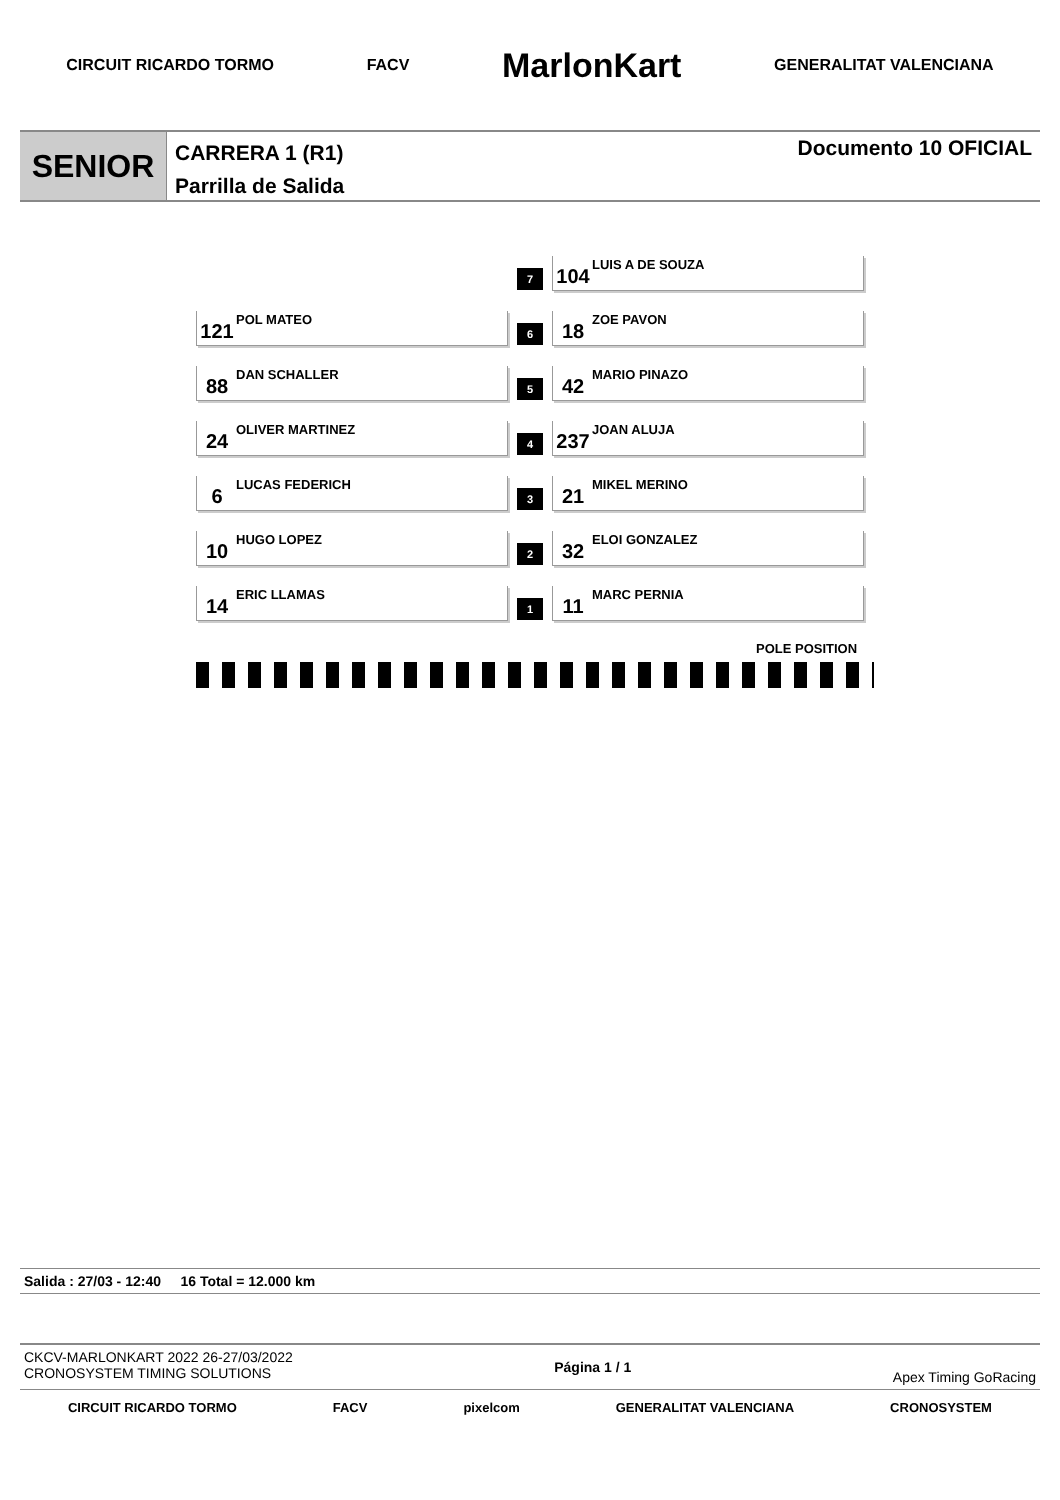CIRCUIT RICARDO TORMO FACV MarlonKart GENERALITAT VALENCIANA
SENIOR
CARRERA 1 (R1)
Parrilla de Salida
Documento 10 OFICIAL
| | 7 | 104 LUIS A DE SOUZA |
| 121 POL MATEO | 6 | 18 ZOE PAVON |
| 88 DAN SCHALLER | 5 | 42 MARIO PINAZO |
| 24 OLIVER MARTINEZ | 4 | 237 JOAN ALUJA |
| 6 LUCAS FEDERICH | 3 | 21 MIKEL MERINO |
| 10 HUGO LOPEZ | 2 | 32 ELOI GONZALEZ |
| 14 ERIC LLAMAS | 1 | 11 MARC PERNIA |
POLE POSITION
Salida : 27/03 - 12:40 16 Total = 12.000 km
CKCV-MARLONKART 2022 26-27/03/2022
CRONOSYSTEM TIMING SOLUTIONS
Página 1 / 1
Apex Timing GoRacing
CIRCUIT RICARDO TORMO FACV pixelcom GENERALITAT VALENCIANA CRONOSYSTEM